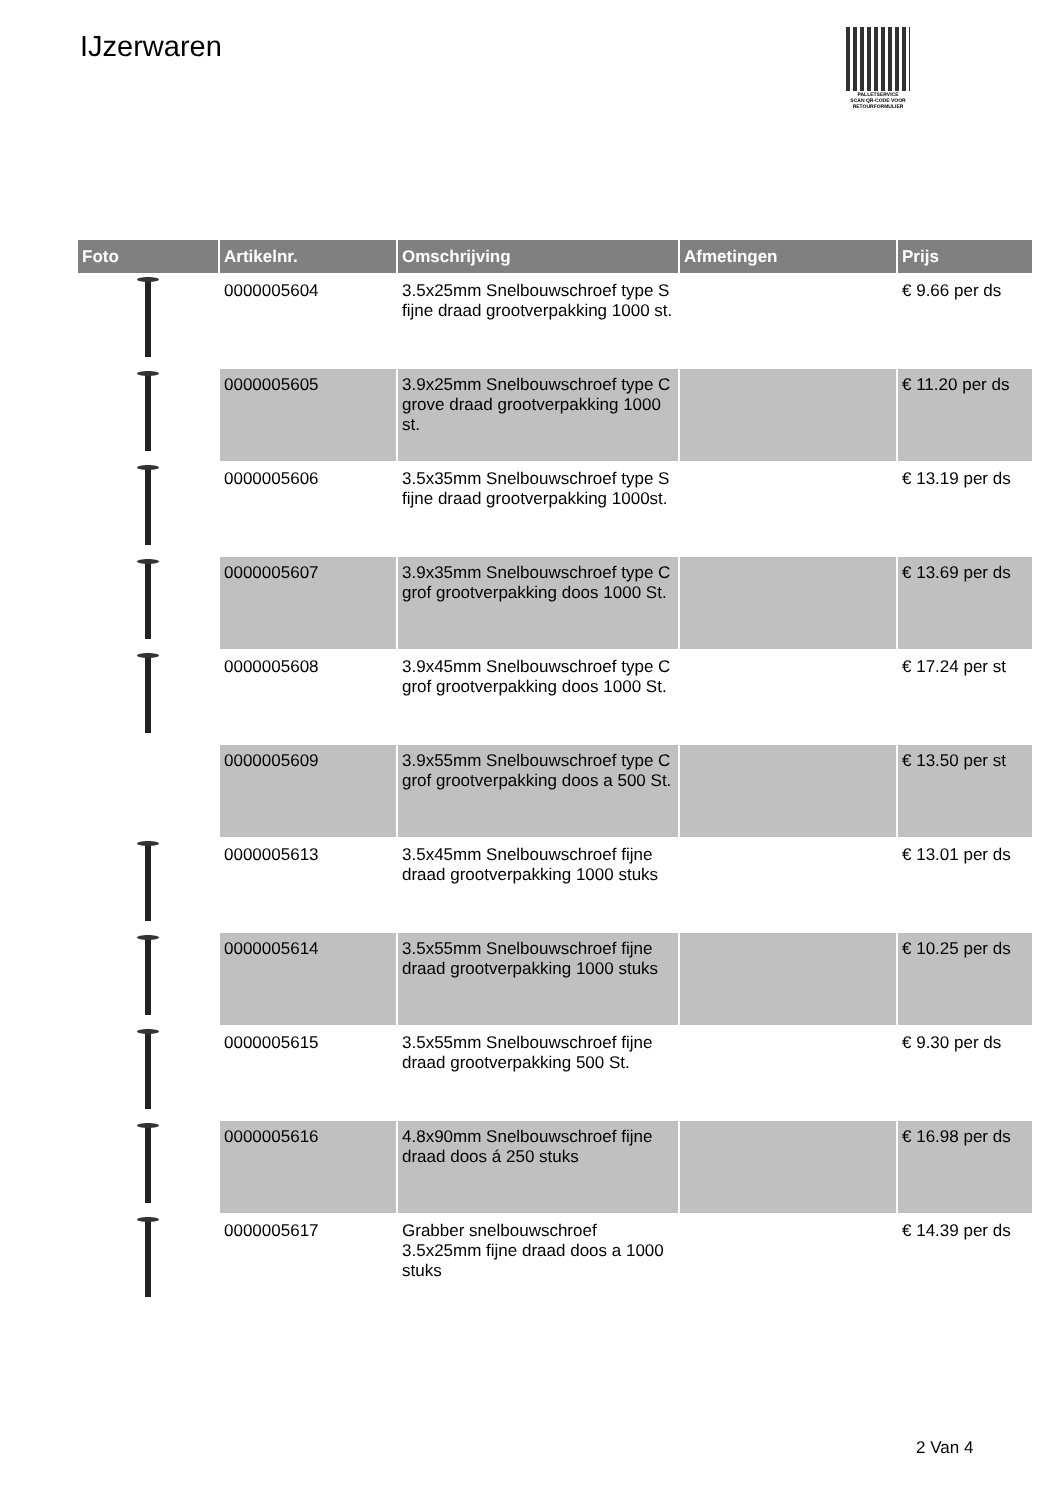IJzerwaren
PALLETSERVICE
SCAN QR-CODE VOOR RETOURFORMULIER
| Foto | Artikelnr. | Omschrijving | Afmetingen | Prijs |
| --- | --- | --- | --- | --- |
| | 0000005604 | 3.5x25mm Snelbouwschroef type S fijne draad grootverpakking 1000 st. | | € 9.66 per ds |
| | 0000005605 | 3.9x25mm Snelbouwschroef type C grove draad grootverpakking 1000 st. | | € 11.20 per ds |
| | 0000005606 | 3.5x35mm Snelbouwschroef type S fijne draad grootverpakking 1000st. | | € 13.19 per ds |
| | 0000005607 | 3.9x35mm Snelbouwschroef type C grof grootverpakking doos 1000 St. | | € 13.69 per ds |
| | 0000005608 | 3.9x45mm Snelbouwschroef type C grof grootverpakking doos 1000 St. | | € 17.24 per st |
| | 0000005609 | 3.9x55mm Snelbouwschroef type C grof grootverpakking doos a 500 St. | | € 13.50 per st |
| | 0000005613 | 3.5x45mm Snelbouwschroef fijne draad grootverpakking 1000 stuks | | € 13.01 per ds |
| | 0000005614 | 3.5x55mm Snelbouwschroef fijne draad grootverpakking 1000 stuks | | € 10.25 per ds |
| | 0000005615 | 3.5x55mm Snelbouwschroef fijne draad grootverpakking 500 St. | | € 9.30 per ds |
| | 0000005616 | 4.8x90mm Snelbouwschroef fijne draad doos á 250 stuks | | € 16.98 per ds |
| | 0000005617 | Grabber snelbouwschroef 3.5x25mm fijne draad doos a 1000 stuks | | € 14.39 per ds |
2 Van 4